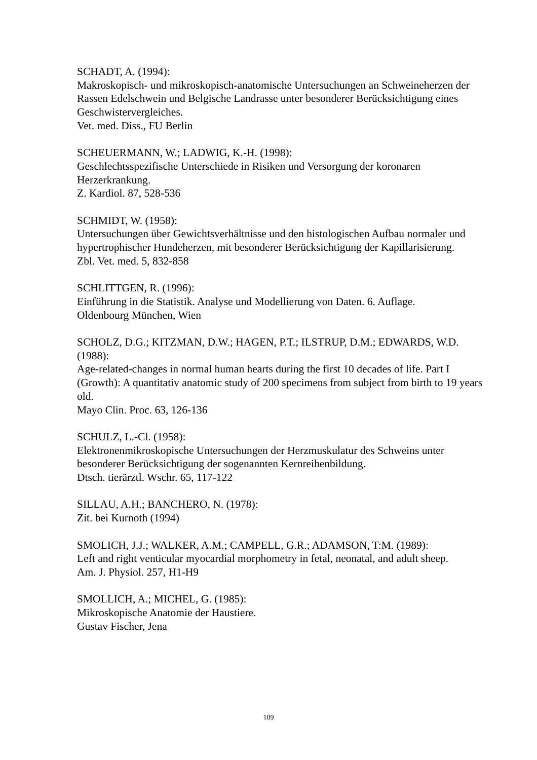SCHADT, A. (1994):
Makroskopisch- und mikroskopisch-anatomische Untersuchungen an Schweineherzen der Rassen Edelschwein und Belgische Landrasse unter besonderer Berücksichtigung eines Geschwistervergleiches.
Vet. med. Diss., FU Berlin
SCHEUERMANN, W.; LADWIG, K.-H. (1998):
Geschlechtsspezifische Unterschiede in Risiken und Versorgung der koronaren Herzerkrankung.
Z. Kardiol. 87, 528-536
SCHMIDT, W. (1958):
Untersuchungen über Gewichtsverhältnisse und den histologischen Aufbau normaler und hypertrophischer Hundeherzen, mit besonderer Berücksichtigung der Kapillarisierung.
Zbl. Vet. med. 5, 832-858
SCHLITTGEN, R. (1996):
Einführung in die Statistik. Analyse und Modellierung von Daten. 6. Auflage.
Oldenbourg München, Wien
SCHOLZ, D.G.; KITZMAN, D.W.; HAGEN, P.T.; ILSTRUP, D.M.; EDWARDS, W.D. (1988):
Age-related-changes in normal human hearts during the first 10 decades of life. Part I (Growth): A quantitativ anatomic study of 200 specimens from subject from birth to 19 years old.
Mayo Clin. Proc. 63, 126-136
SCHULZ, L.-Cl. (1958):
Elektronenmikroskopische Untersuchungen der Herzmuskulatur des Schweins unter besonderer Berücksichtigung der sogenannten Kernreihenbildung.
Dtsch. tierärztl. Wschr. 65, 117-122
SILLAU, A.H.; BANCHERO, N. (1978):
Zit. bei Kurnoth (1994)
SMOLICH, J.J.; WALKER, A.M.; CAMPELL, G.R.; ADAMSON, T:M. (1989):
Left and right venticular myocardial morphometry in fetal, neonatal, and adult sheep.
Am. J. Physiol. 257, H1-H9
SMOLLICH, A.; MICHEL, G. (1985):
Mikroskopische Anatomie der Haustiere.
Gustav Fischer, Jena
109